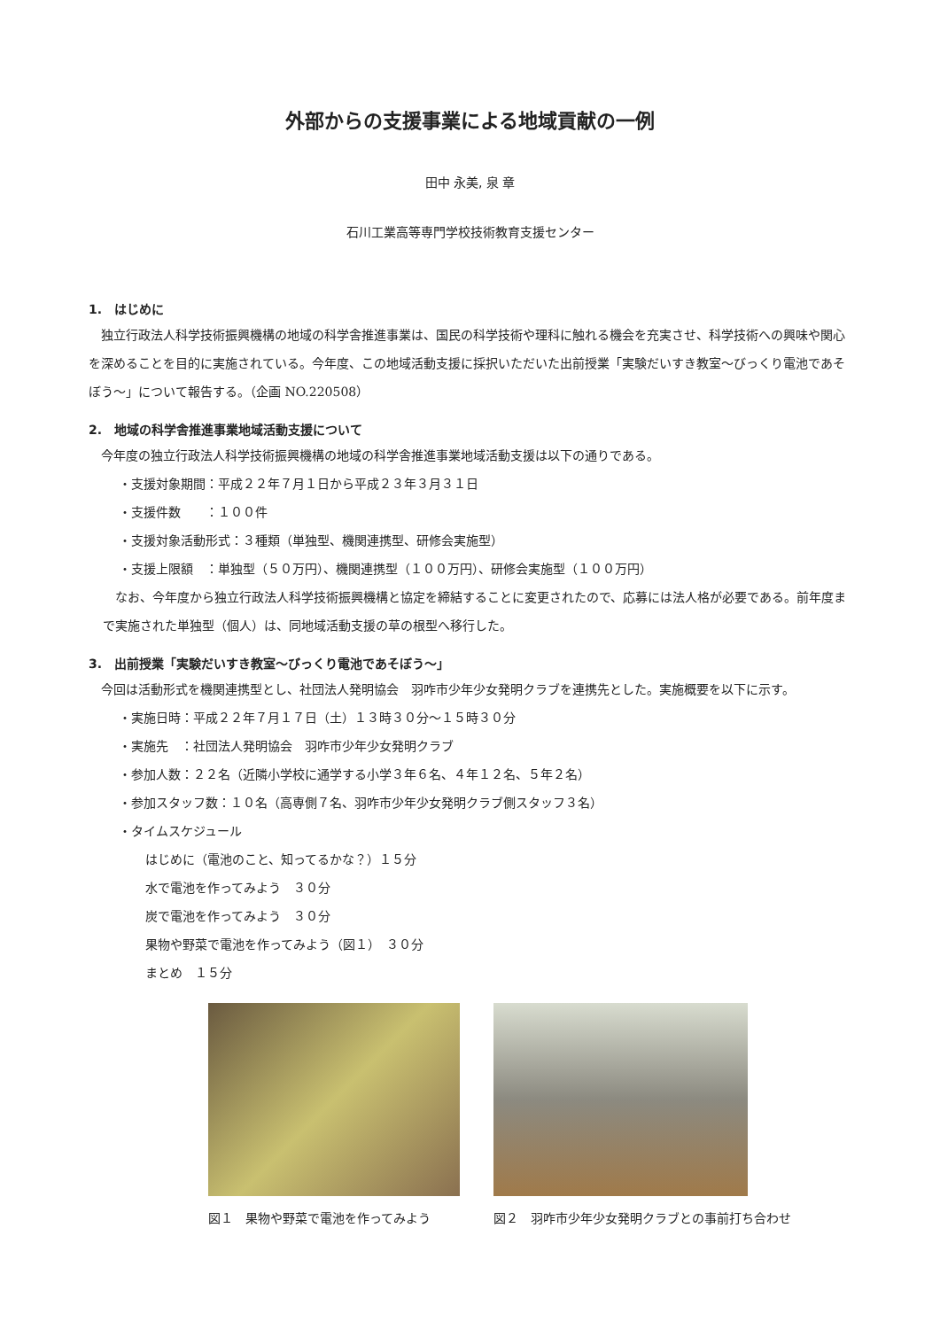外部からの支援事業による地域貢献の一例
田中 永美, 泉 章
石川工業高等専門学校技術教育支援センター
1.　はじめに
独立行政法人科学技術振興機構の地域の科学舎推進事業は、国民の科学技術や理科に触れる機会を充実させ、科学技術への興味や関心を深めることを目的に実施されている。今年度、この地域活動支援に採択いただいた出前授業「実験だいすき教室～びっくり電池であそぼう～」について報告する。（企画 NO.220508）
2.　地域の科学舎推進事業地域活動支援について
今年度の独立行政法人科学技術振興機構の地域の科学舎推進事業地域活動支援は以下の通りである。
・支援対象期間：平成２２年７月１日から平成２３年３月３１日
・支援件数　　：１００件
・支援対象活動形式：３種類（単独型、機関連携型、研修会実施型）
・支援上限額　：単独型（５０万円）、機関連携型（１００万円）、研修会実施型（１００万円）
なお、今年度から独立行政法人科学技術振興機構と協定を締結することに変更されたので、応募には法人格が必要である。前年度まで実施された単独型（個人）は、同地域活動支援の草の根型へ移行した。
3.　出前授業「実験だいすき教室～びっくり電池であそぼう～」
今回は活動形式を機関連携型とし、社団法人発明協会　羽咋市少年少女発明クラブを連携先とした。実施概要を以下に示す。
・実施日時：平成２２年７月１７日（土）１３時３０分～１５時３０分
・実施先　：社団法人発明協会　羽咋市少年少女発明クラブ
・参加人数：２２名（近隣小学校に通学する小学３年６名、４年１２名、５年２名）
・参加スタッフ数：１０名（高専側７名、羽咋市少年少女発明クラブ側スタッフ３名）
・タイムスケジュール
はじめに（電池のこと、知ってるかな？）１５分
水で電池を作ってみよう　３０分
炭で電池を作ってみよう　３０分
果物や野菜で電池を作ってみよう（図１）　３０分
まとめ　１５分
図１　果物や野菜で電池を作ってみよう 図２　羽咋市少年少女発明クラブとの事前打ち合わせ